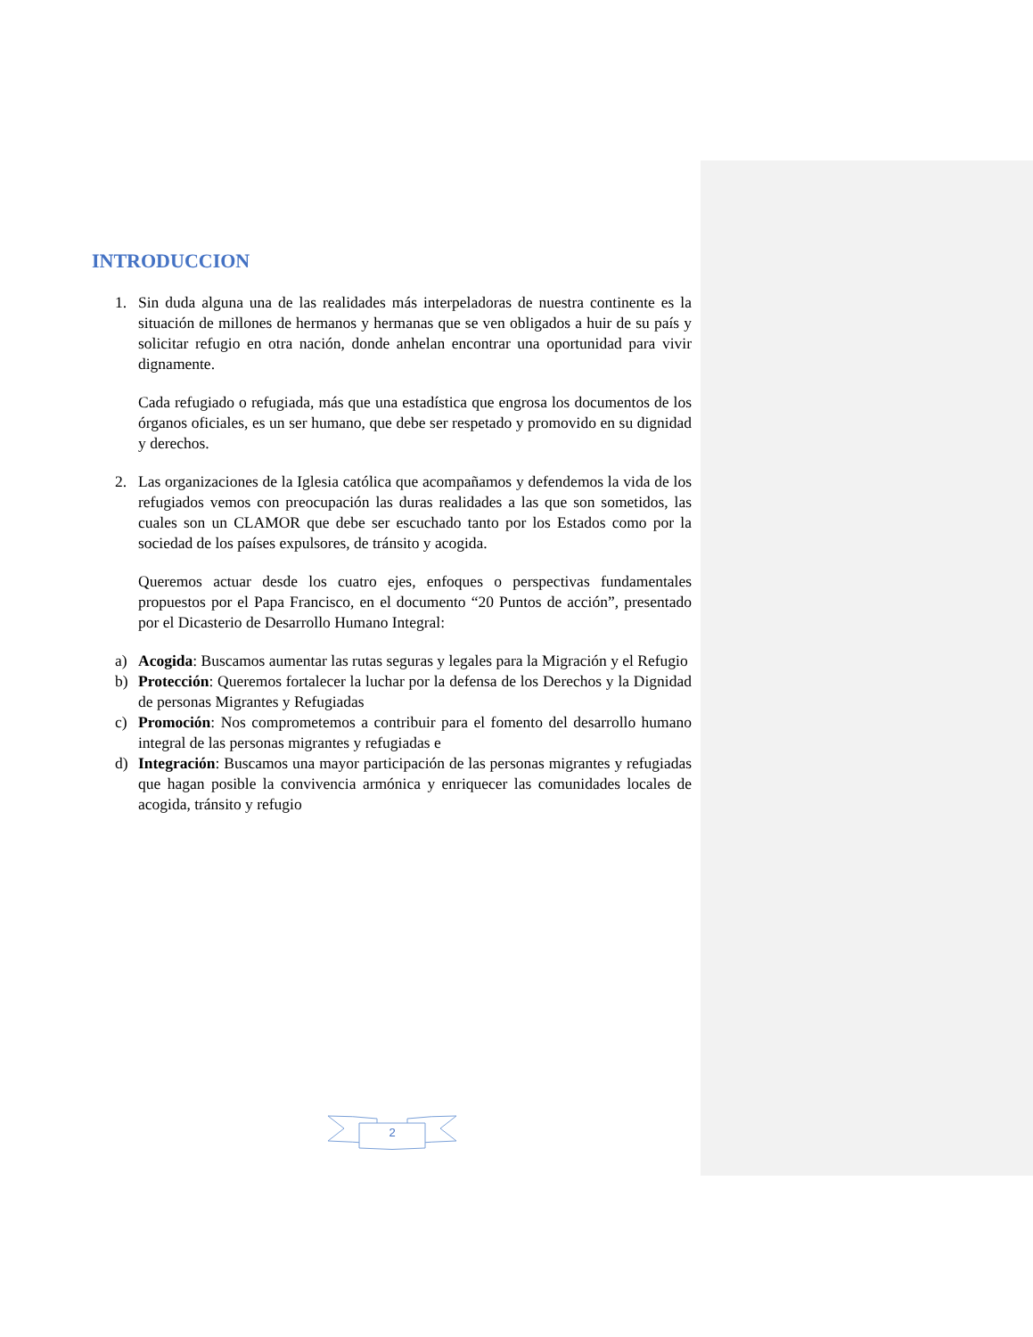INTRODUCCION
1. Sin duda alguna una de las realidades más interpeladoras de nuestra continente es la situación de millones de hermanos y hermanas que se ven obligados a huir de su país y solicitar refugio en otra nación, donde anhelan encontrar una oportunidad para vivir dignamente.
Cada refugiado o refugiada, más que una estadística que engrosa los documentos de los órganos oficiales, es un ser humano, que debe ser respetado y promovido en su dignidad y derechos.
2. Las organizaciones de la Iglesia católica que acompañamos y defendemos la vida de los refugiados vemos con preocupación las duras realidades a las que son sometidos, las cuales son un CLAMOR que debe ser escuchado tanto por los Estados como por la sociedad de los países expulsores, de tránsito y acogida.
Queremos actuar desde los cuatro ejes, enfoques o perspectivas fundamentales propuestos por el Papa Francisco, en el documento “20 Puntos de acción”, presentado por el Dicasterio de Desarrollo Humano Integral:
a) Acogida: Buscamos aumentar las rutas seguras y legales para la Migración y el Refugio
b) Protección: Queremos fortalecer la luchar por la defensa de los Derechos y la Dignidad de personas Migrantes y Refugiadas
c) Promoción: Nos comprometemos a contribuir para el fomento del desarrollo humano integral de las personas migrantes y refugiadas e
d) Integración: Buscamos una mayor participación de las personas migrantes y refugiadas que hagan posible la convivencia armónica y enriquecer las comunidades locales de acogida, tránsito y refugio
2